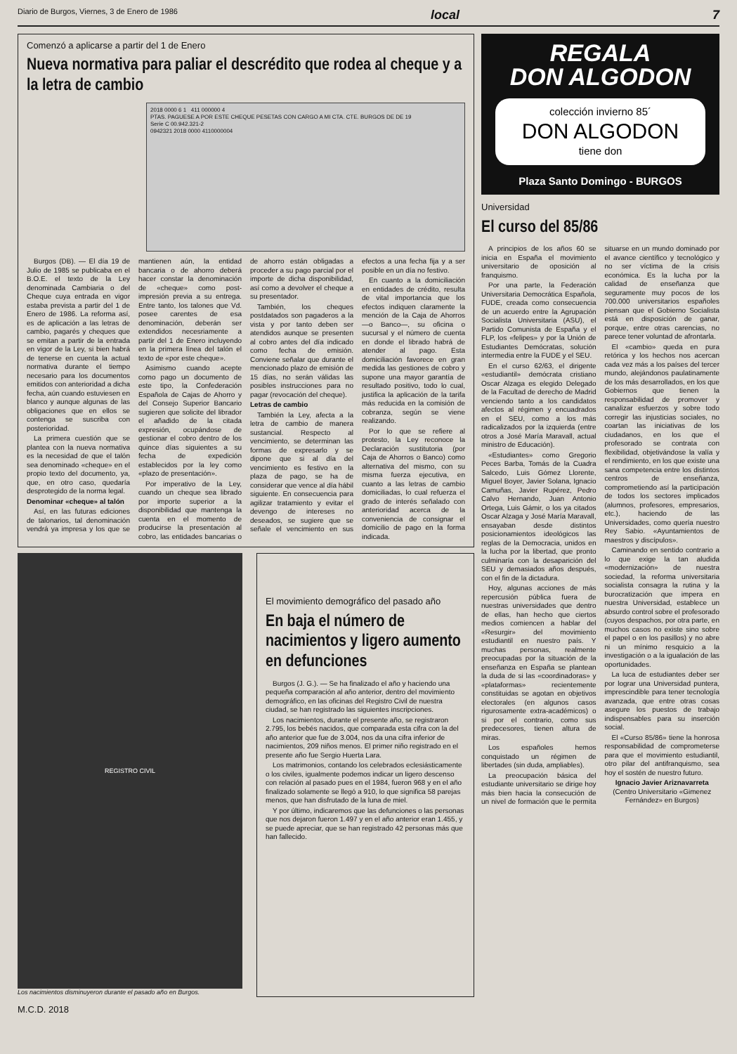Diario de Burgos, Viernes, 3 de Enero de 1986 local 7
Comenzó a aplicarse a partir del 1 de Enero
Nueva normativa para paliar el descrédito que rodea al cheque y a la letra de cambio
2018 0000 6 1 411 000000 4
PTAS. PAGUESE A POR ESTE CHEQUE PESETAS CON CARGO A MI CTA. CTE. BURGOS DE DE 19
Serie C 00.942.321-2
0942321 2018 0000 4110000004
Burgos (DB). — El día 19 de Julio de 1985 se publicaba en el B.O.E. el texto de la Ley denominada Cambiaria o del Cheque cuya entrada en vigor estaba prevista a partir del 1 de Enero de 1986. La reforma así, es de aplicación a las letras de cambio, pagarés y cheques que se emitan a partir de la entrada en vigor de la Ley, si bien habrá de tenerse en cuenta la actual normativa durante el tiempo necesario para los documentos emitidos con anterioridad a dicha fecha, aún cuando estuviesen en blanco y aunque algunas de las obligaciones que en ellos se contenga se suscriba con posterioridad.
La primera cuestión que se plantea con la nueva normativa es la necesidad de que el talón sea denominado «cheque» en el propio texto del documento, ya, que, en otro caso, quedaría desprotegido de la norma legal.
Denominar «cheque» al talón
Así, en las futuras ediciones de talonarios, tal denominación vendrá ya impresa y los que se mantienen aún, la entidad bancaria o de ahorro deberá hacer constar la denominación de «cheque» como post-impresión previa a su entrega. Entre tanto, los talones que Vd. posee carentes de esa denominación, deberán ser extendidos necesriamente a partir del 1 de Enero incluyendo en la primera línea del talón el texto de «por este cheque».
Asimismo cuando acepte como pago un documento de este tipo, la Confederación Española de Cajas de Ahorro y del Consejo Superior Bancario sugieren que solicite del librador el añadido de la citada expresión, ocupándose de gestionar el cobro dentro de los quince días siguientes a su fecha de expedición establecidos por la ley como «plazo de presentación».
Por imperativo de la Ley, cuando un cheque sea librado por importe superior a la disponibilidad que mantenga la cuenta en el momento de producirse la presentación al cobro, las entidades bancarias o de ahorro están obligadas a proceder a su pago parcial por el importe de dicha disponibilidad, así como a devolver el cheque a su presentador.
También, los cheques postdatados son pagaderos a la vista y por tanto deben ser atendidos aunque se presenten al cobro antes del día indicado como fecha de emisión. Conviene señalar que durante el mencionado plazo de emisión de 15 días, no serán válidas las posibles instrucciones para no pagar (revocación del cheque).
Letras de cambio
También la Ley, afecta a la letra de cambio de manera sustancial. Respecto al vencimiento, se determinan las formas de expresarlo y se dipone que si al día del vencimiento es festivo en la plaza de pago, se ha de considerar que vence al día hábil siguiente. En consecuencia para agilizar tratamiento y evitar el devengo de intereses no deseados, se sugiere que se señale el vencimiento en sus efectos a una fecha fija y a ser posible en un día no festivo.
En cuanto a la domiciliación en entidades de crédito, resulta de vital importancia que los efectos indiquen claramente la mención de la Caja de Ahorros —o Banco—, su oficina o sucursal y el número de cuenta en donde el librado habrá de atender al pago. Esta domiciliación favorece en gran medida las gestiones de cobro y supone una mayor garantía de resultado positivo, todo lo cual, justifica la aplicación de la tarifa más reducida en la comisión de cobranza, según se viene realizando.
Por lo que se refiere al protesto, la Ley reconoce la Declaración sustitutoria (por Caja de Ahorros o Banco) como alternativa del mismo, con su misma fuerza ejecutiva, en cuanto a las letras de cambio domiciliadas, lo cual refuerza el grado de interés señalado con anterioridad acerca de la conveniencia de consignar el domicilio de pago en la forma indicada.
REGISTRO CIVIL
Los nacimientos disminuyeron durante el pasado año en Burgos.
El movimiento demográfico del pasado año
En baja el número de nacimientos y ligero aumento en defunciones
Burgos (J. G.). — Se ha finalizado el año y haciendo una pequeña comparación al año anterior, dentro del movimiento demográfico, en las oficinas del Registro Civil de nuestra ciudad, se han registrado las siguientes inscripciones.
Los nacimientos, durante el presente año, se registraron 2.795, los bebés nacidos, que comparada esta cifra con la del año anterior que fue de 3.004, nos da una cifra inferior de nacimientos, 209 niños menos. El primer niño registrado en el presente año fue Sergio Huerta Lara.
Los matrimonios, contando los celebrados eclesiásticamente o los civiles, igualmente podemos indicar un ligero descenso con relación al pasado pues en el 1984, fueron 968 y en el año finalizado solamente se llegó a 910, lo que significa 58 parejas menos, que han disfrutado de la luna de miel.
Y por último, indicaremos que las defunciones o las personas que nos dejaron fueron 1.497 y en el año anterior eran 1.455, y se puede apreciar, que se han registrado 42 personas más que han fallecido.
M.C.D. 2018
REGALA
DON ALGODON
colección invierno 85´
DON ALGODON
tiene don
Plaza Santo Domingo - BURGOS
Universidad
El curso del 85/86
A principios de los años 60 se inicia en España el movimiento universitario de oposición al franquismo.
Por una parte, la Federación Universitaria Democrática Española, FUDE, creada como consecuencia de un acuerdo entre la Agrupación Socialista Universitaria (ASU), el Partido Comunista de España y el FLP, los «felipes» y por la Unión de Estudiantes Demócratas, solución intermedia entre la FUDE y el SEU.
En el curso 62/63, el dirigente «estudiantil» demócrata cristiano Oscar Alzaga es elegido Delegado de la Facultad de derecho de Madrid venciendo tanto a los candidatos afectos al régimen y encuadrados en el SEU, como a los más radicalizados por la izquierda (entre otros a José María Maravall, actual ministro de Educación).
«Estudiantes» como Gregorio Peces Barba, Tomás de la Cuadra Salcedo, Luis Gómez Llorente, Miguel Boyer, Javier Solana, Ignacio Camuñas, Javier Rupérez, Pedro Calvo Hernando, Juan Antonio Ortega, Luis Gámir, o los ya citados Oscar Alzaga y José María Maravall, ensayaban desde distintos posicionamientos ideológicos las reglas de la Democracia, unidos en la lucha por la libertad, que pronto culminaría con la desaparición del SEU y demasiados años después, con el fin de la dictadura.
Hoy, algunas acciones de más repercusión pública fuera de nuestras universidades que dentro de ellas, han hecho que ciertos medios comiencen a hablar del «Resurgir» del movimiento estudiantil en nuestro país. Y muchas personas, realmente preocupadas por la situación de la enseñanza en España se plantean la duda de si las «coordinadoras» y «plataformas» recientemente constituidas se agotan en objetivos electorales (en algunos casos rigurosamente extra-académicos) o si por el contrario, como sus predecesores, tienen altura de miras.
Los españoles hemos conquistado un régimen de libertades (sin duda, ampliables).
La preocupación básica del estudiante universitario se dirige hoy más bien hacia la consecución de un nivel de formación que le permita situarse en un mundo dominado por el avance científico y tecnológico y no ser víctima de la crisis económica. Es la lucha por la calidad de enseñanza que seguramente muy pocos de los 700.000 universitarios españoles piensan que el Gobierno Socialista está en disposición de ganar, porque, entre otras carencias, no parece tener voluntad de afrontarla.
El «cambio» queda en pura retórica y los hechos nos acercan cada vez más a los países del tercer mundo, alejándonos paulatinamente de los más desarrollados, en los que Gobiernos que tienen la responsabilidad de promover y canalizar esfuerzos y sobre todo corregir las injusticias sociales, no coartan las iniciativas de los ciudadanos, en los que el profesorado se contrata con flexibilidad, objetivándose la valía y el rendimiento, en los que existe una sana competencia entre los distintos centros de enseñanza, comprometiendo así la participación de todos los sectores implicados (alumnos, profesores, empresarios, etc.), haciendo de las Universidades, como quería nuestro Rey Sabio. «Ayuntamientos de maestros y discípulos».
Caminando en sentido contrario a lo que exige la tan aludida «modernización» de nuestra sociedad, la reforma universitaria socialista consagra la rutina y la burocratización que impera en nuestra Universidad, establece un absurdo control sobre el profesorado (cuyos despachos, por otra parte, en muchos casos no existe sino sobre el papel o en los pasillos) y no abre ni un mínimo resquicio a la investigación o a la igualación de las oportunidades.
La luca de estudiantes deber ser por lograr una Universidad puntera, imprescindible para tener tecnología avanzada, que entre otras cosas asegure los puestos de trabajo indispensables para su inserción social.
El «Curso 85/86» tiene la honrosa responsabilidad de comprometerse para que el movimiento estudiantil, otro pilar del antifranquismo, sea hoy el sostén de nuestro futuro.
Ignacio Javier Ariznavarreta
(Centro Universitario «Gimenez Fernández» en Burgos)